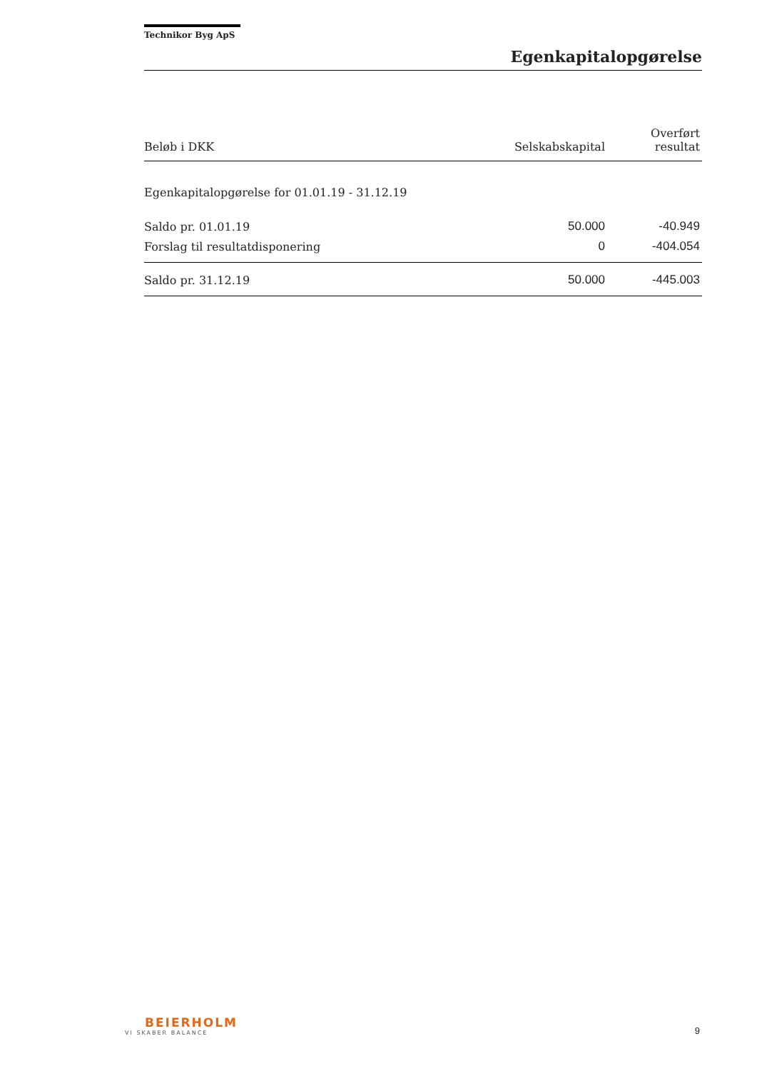Technikor Byg ApS
Egenkapitalopgørelse
| Beløb i DKK | Selskabskapital | Overført resultat |
| --- | --- | --- |
| Egenkapitalopgørelse for 01.01.19 - 31.12.19 | | |
| Saldo pr. 01.01.19 | 50.000 | -40.949 |
| Forslag til resultatdisponering | 0 | -404.054 |
| Saldo pr. 31.12.19 | 50.000 | -445.003 |
BEIERHOLM
VI SKABER BALANCE
9